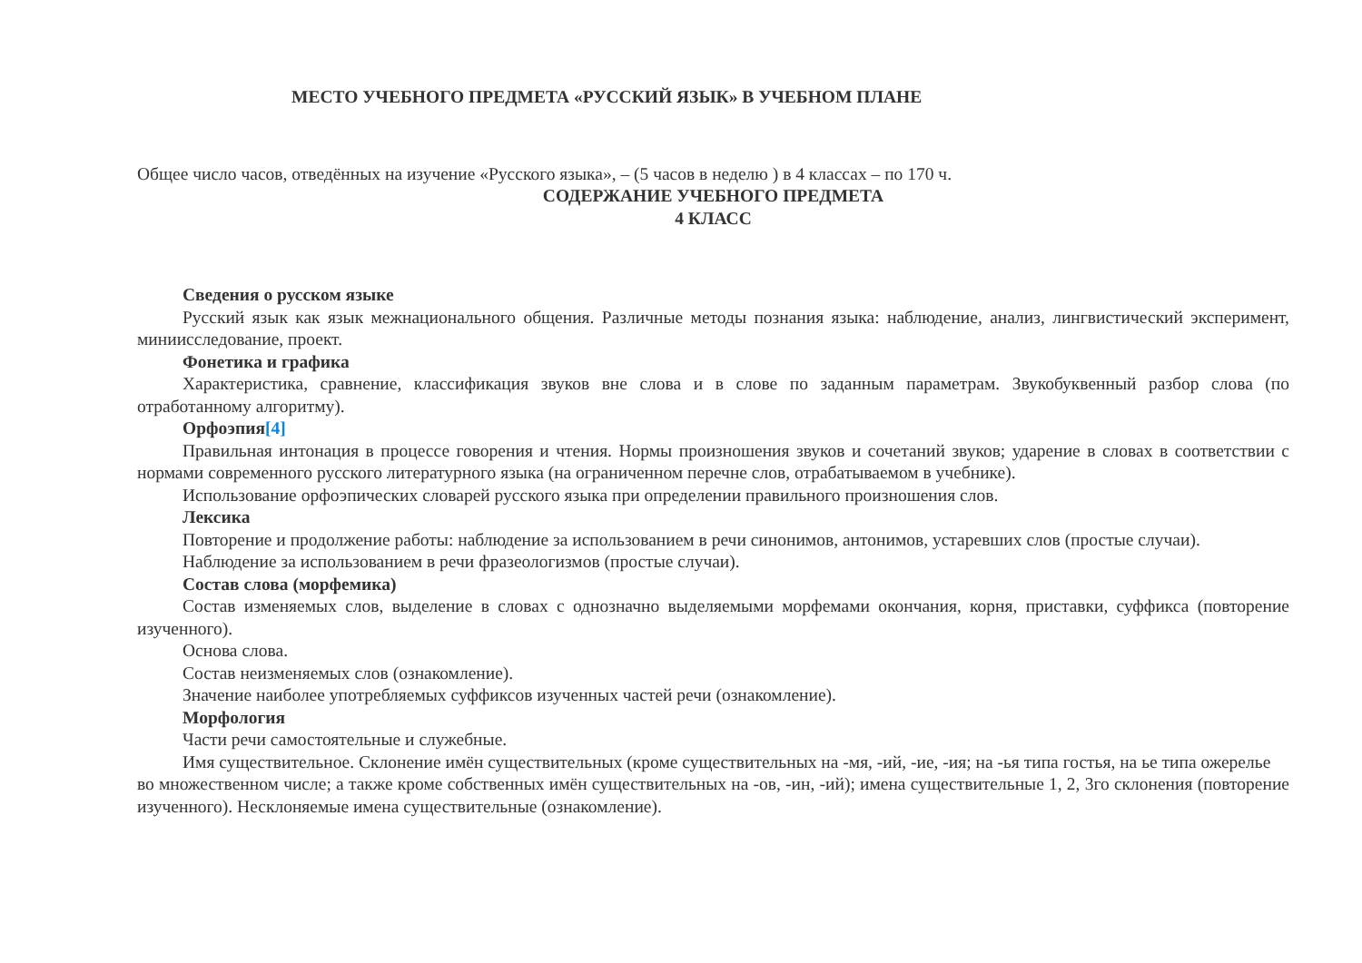МЕСТО УЧЕБНОГО ПРЕДМЕТА «РУССКИЙ ЯЗЫК» В УЧЕБНОМ ПЛАНЕ
Общее число часов, отведённых на изучение «Русского языка», – (5 часов в неделю ) в 4 классах – по 170 ч.
СОДЕРЖАНИЕ УЧЕБНОГО ПРЕДМЕТА
4 КЛАСС
Сведения о русском языке
Русский язык как язык межнационального общения. Различные методы познания языка: наблюдение, анализ, лингвистический эксперимент, миниисследование, проект.
Фонетика и графика
Характеристика, сравнение, классификация звуков вне слова и в слове по заданным параметрам. Звукобуквенный разбор слова (по отработанному алгоритму).
Орфоэпия[4]
Правильная интонация в процессе говорения и чтения. Нормы произношения звуков и сочетаний звуков; ударение в словах в соответствии с нормами современного русского литературного языка (на ограниченном перечне слов, отрабатываемом в учебнике).
Использование орфоэпических словарей русского языка при определении правильного произношения слов.
Лексика
Повторение и продолжение работы: наблюдение за использованием в речи синонимов, антонимов, устаревших слов (простые случаи).
Наблюдение за использованием в речи фразеологизмов (простые случаи).
Состав слова (морфемика)
Состав изменяемых слов, выделение в словах с однозначно выделяемыми морфемами окончания, корня, приставки, суффикса (повторение изученного).
Основа слова.
Состав неизменяемых слов (ознакомление).
Значение наиболее употребляемых суффиксов изученных частей речи (ознакомление).
Морфология
Части речи самостоятельные и служебные.
Имя существительное. Склонение имён существительных (кроме существительных на -мя, -ий, -ие, -ия; на -ья типа гостья, на ье типа ожерелье
во множественном числе; а также кроме собственных имён существительных на -ов, -ин, -ий); имена существительные 1, 2, 3го склонения (повторение изученного). Несклоняемые имена существительные (ознакомление).